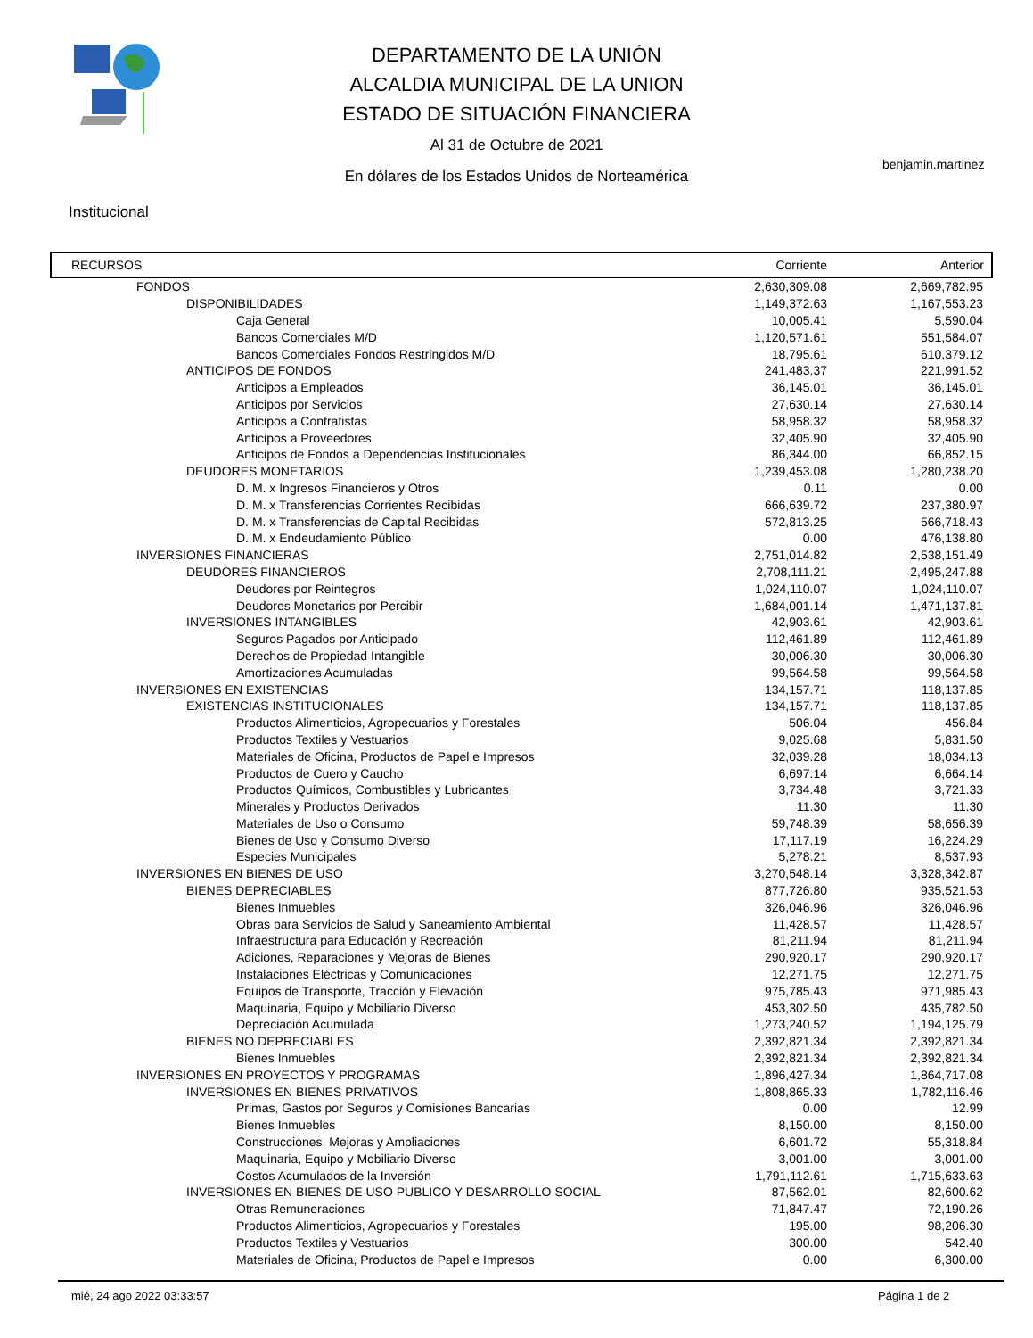DEPARTAMENTO DE LA UNIÓN
ALCALDIA MUNICIPAL DE LA UNION
ESTADO DE SITUACIÓN FINANCIERA
Al 31 de Octubre de 2021
En dólares de los Estados Unidos de Norteamérica
benjamin.martinez
Institucional
| RECURSOS | Corriente | Anterior |
| --- | --- | --- |
| FONDOS | 2,630,309.08 | 2,669,782.95 |
| DISPONIBILIDADES | 1,149,372.63 | 1,167,553.23 |
| Caja General | 10,005.41 | 5,590.04 |
| Bancos Comerciales M/D | 1,120,571.61 | 551,584.07 |
| Bancos Comerciales Fondos Restringidos M/D | 18,795.61 | 610,379.12 |
| ANTICIPOS DE FONDOS | 241,483.37 | 221,991.52 |
| Anticipos a Empleados | 36,145.01 | 36,145.01 |
| Anticipos por Servicios | 27,630.14 | 27,630.14 |
| Anticipos a Contratistas | 58,958.32 | 58,958.32 |
| Anticipos a Proveedores | 32,405.90 | 32,405.90 |
| Anticipos de Fondos a Dependencias Institucionales | 86,344.00 | 66,852.15 |
| DEUDORES MONETARIOS | 1,239,453.08 | 1,280,238.20 |
| D. M. x Ingresos Financieros y Otros | 0.11 | 0.00 |
| D. M. x Transferencias Corrientes Recibidas | 666,639.72 | 237,380.97 |
| D. M. x Transferencias de Capital Recibidas | 572,813.25 | 566,718.43 |
| D. M. x Endeudamiento Público | 0.00 | 476,138.80 |
| INVERSIONES FINANCIERAS | 2,751,014.82 | 2,538,151.49 |
| DEUDORES FINANCIEROS | 2,708,111.21 | 2,495,247.88 |
| Deudores por Reintegros | 1,024,110.07 | 1,024,110.07 |
| Deudores Monetarios por Percibir | 1,684,001.14 | 1,471,137.81 |
| INVERSIONES INTANGIBLES | 42,903.61 | 42,903.61 |
| Seguros Pagados por Anticipado | 112,461.89 | 112,461.89 |
| Derechos de Propiedad Intangible | 30,006.30 | 30,006.30 |
| Amortizaciones Acumuladas | 99,564.58 | 99,564.58 |
| INVERSIONES EN EXISTENCIAS | 134,157.71 | 118,137.85 |
| EXISTENCIAS INSTITUCIONALES | 134,157.71 | 118,137.85 |
| Productos Alimenticios, Agropecuarios y Forestales | 506.04 | 456.84 |
| Productos Textiles y Vestuarios | 9,025.68 | 5,831.50 |
| Materiales de Oficina, Productos de Papel e Impresos | 32,039.28 | 18,034.13 |
| Productos de Cuero y Caucho | 6,697.14 | 6,664.14 |
| Productos Químicos, Combustibles y Lubricantes | 3,734.48 | 3,721.33 |
| Minerales y Productos Derivados | 11.30 | 11.30 |
| Materiales de Uso o Consumo | 59,748.39 | 58,656.39 |
| Bienes de Uso y Consumo Diverso | 17,117.19 | 16,224.29 |
| Especies Municipales | 5,278.21 | 8,537.93 |
| INVERSIONES EN BIENES DE USO | 3,270,548.14 | 3,328,342.87 |
| BIENES DEPRECIABLES | 877,726.80 | 935,521.53 |
| Bienes Inmuebles | 326,046.96 | 326,046.96 |
| Obras para Servicios de Salud y Saneamiento Ambiental | 11,428.57 | 11,428.57 |
| Infraestructura para Educación y Recreación | 81,211.94 | 81,211.94 |
| Adiciones, Reparaciones y Mejoras de Bienes | 290,920.17 | 290,920.17 |
| Instalaciones Eléctricas y Comunicaciones | 12,271.75 | 12,271.75 |
| Equipos de Transporte, Tracción y Elevación | 975,785.43 | 971,985.43 |
| Maquinaria, Equipo y Mobiliario Diverso | 453,302.50 | 435,782.50 |
| Depreciación Acumulada | 1,273,240.52 | 1,194,125.79 |
| BIENES NO DEPRECIABLES | 2,392,821.34 | 2,392,821.34 |
| Bienes Inmuebles | 2,392,821.34 | 2,392,821.34 |
| INVERSIONES EN PROYECTOS Y PROGRAMAS | 1,896,427.34 | 1,864,717.08 |
| INVERSIONES EN BIENES PRIVATIVOS | 1,808,865.33 | 1,782,116.46 |
| Primas, Gastos por Seguros y Comisiones Bancarias | 0.00 | 12.99 |
| Bienes Inmuebles | 8,150.00 | 8,150.00 |
| Construcciones, Mejoras y Ampliaciones | 6,601.72 | 55,318.84 |
| Maquinaria, Equipo y Mobiliario Diverso | 3,001.00 | 3,001.00 |
| Costos Acumulados de la Inversión | 1,791,112.61 | 1,715,633.63 |
| INVERSIONES EN BIENES DE USO PUBLICO Y DESARROLLO SOCIAL | 87,562.01 | 82,600.62 |
| Otras Remuneraciones | 71,847.47 | 72,190.26 |
| Productos Alimenticios, Agropecuarios y Forestales | 195.00 | 98,206.30 |
| Productos Textiles y Vestuarios | 300.00 | 542.40 |
| Materiales de Oficina, Productos de Papel e Impresos | 0.00 | 6,300.00 |
mié, 24 ago 2022 03:33:57 Página 1 de 2